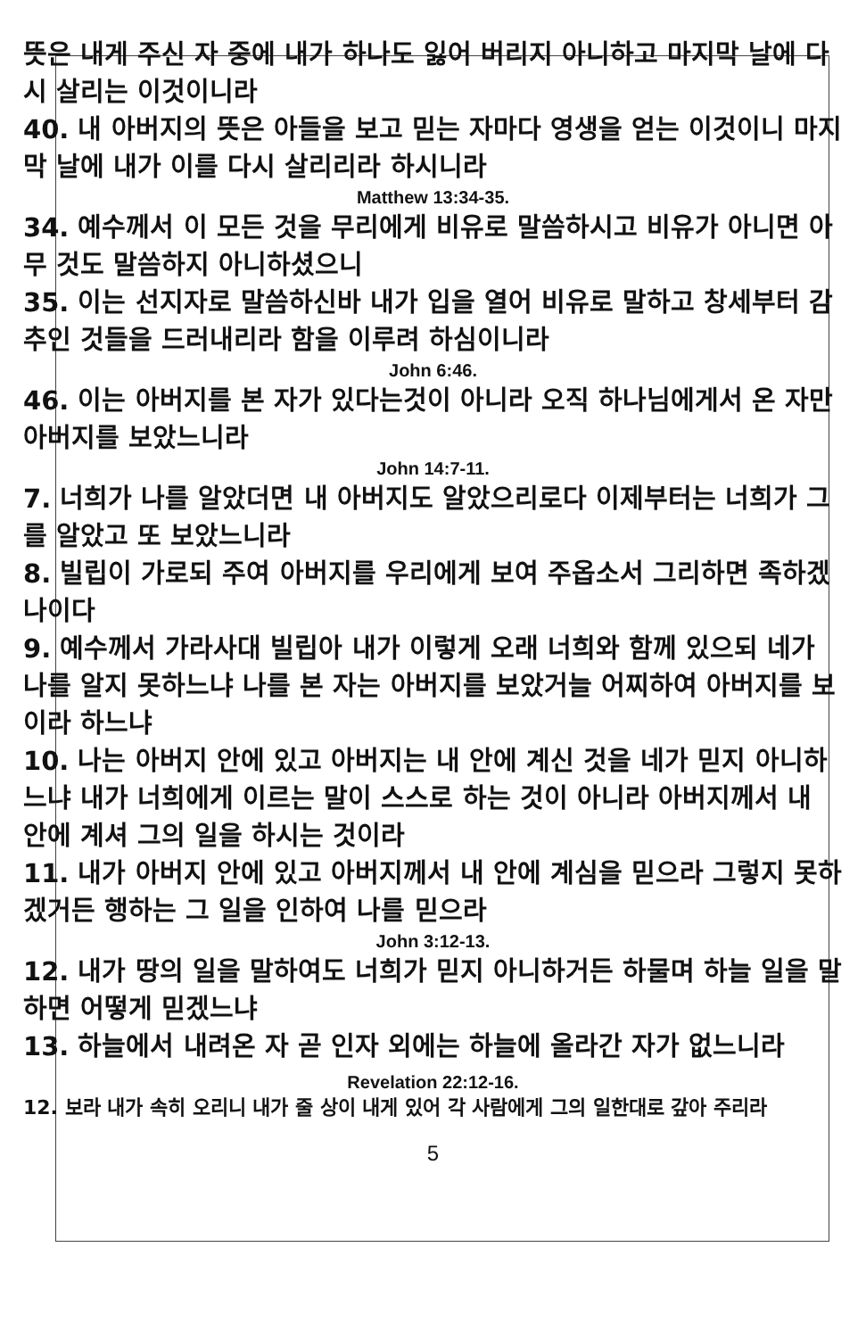뜻은 내게 주신 자 중에 내가 하나도 잃어 버리지 아니하고 마지막 날에 다시 살리는 이것이니라
40. 내 아버지의 뜻은 아들을 보고 믿는 자마다 영생을 얻는 이것이니 마지막 날에 내가 이를 다시 살리리라 하시니라
Matthew 13:34-35.
34. 예수께서 이 모든 것을 무리에게 비유로 말씀하시고 비유가 아니면 아무 것도 말씀하지 아니하셨으니
35. 이는 선지자로 말씀하신바 내가 입을 열어 비유로 말하고 창세부터 감추인 것들을 드러내리라 함을 이루려 하심이니라
John 6:46.
46. 이는 아버지를 본 자가 있다는것이 아니라 오직 하나님에게서 온 자만 아버지를 보았느니라
John 14:7-11.
7. 너희가 나를 알았더면 내 아버지도 알았으리로다 이제부터는 너희가 그를 알았고 또 보았느니라
8. 빌립이 가로되 주여 아버지를 우리에게 보여 주옵소서 그리하면 족하겠나이다
9. 예수께서 가라사대 빌립아 내가 이렇게 오래 너희와 함께 있으되 네가 나를 알지 못하느냐 나를 본 자는 아버지를 보았거늘 어찌하여 아버지를 보이라 하느냐
10. 나는 아버지 안에 있고 아버지는 내 안에 계신 것을 네가 믿지 아니하느냐 내가 너희에게 이르는 말이 스스로 하는 것이 아니라 아버지께서 내 안에 계셔 그의 일을 하시는 것이라
11. 내가 아버지 안에 있고 아버지께서 내 안에 계심을 믿으라 그렇지 못하겠거든 행하는 그 일을 인하여 나를 믿으라
John 3:12-13.
12. 내가 땅의 일을 말하여도 너희가 믿지 아니하거든 하물며 하늘 일을 말하면 어떻게 믿겠느냐
13. 하늘에서 내려온 자 곧 인자 외에는 하늘에 올라간 자가 없느니라
Revelation 22:12-16.
12. 보라 내가 속히 오리니 내가 줄 상이 내게 있어 각 사람에게 그의 일한대로 갚아 주리라
5